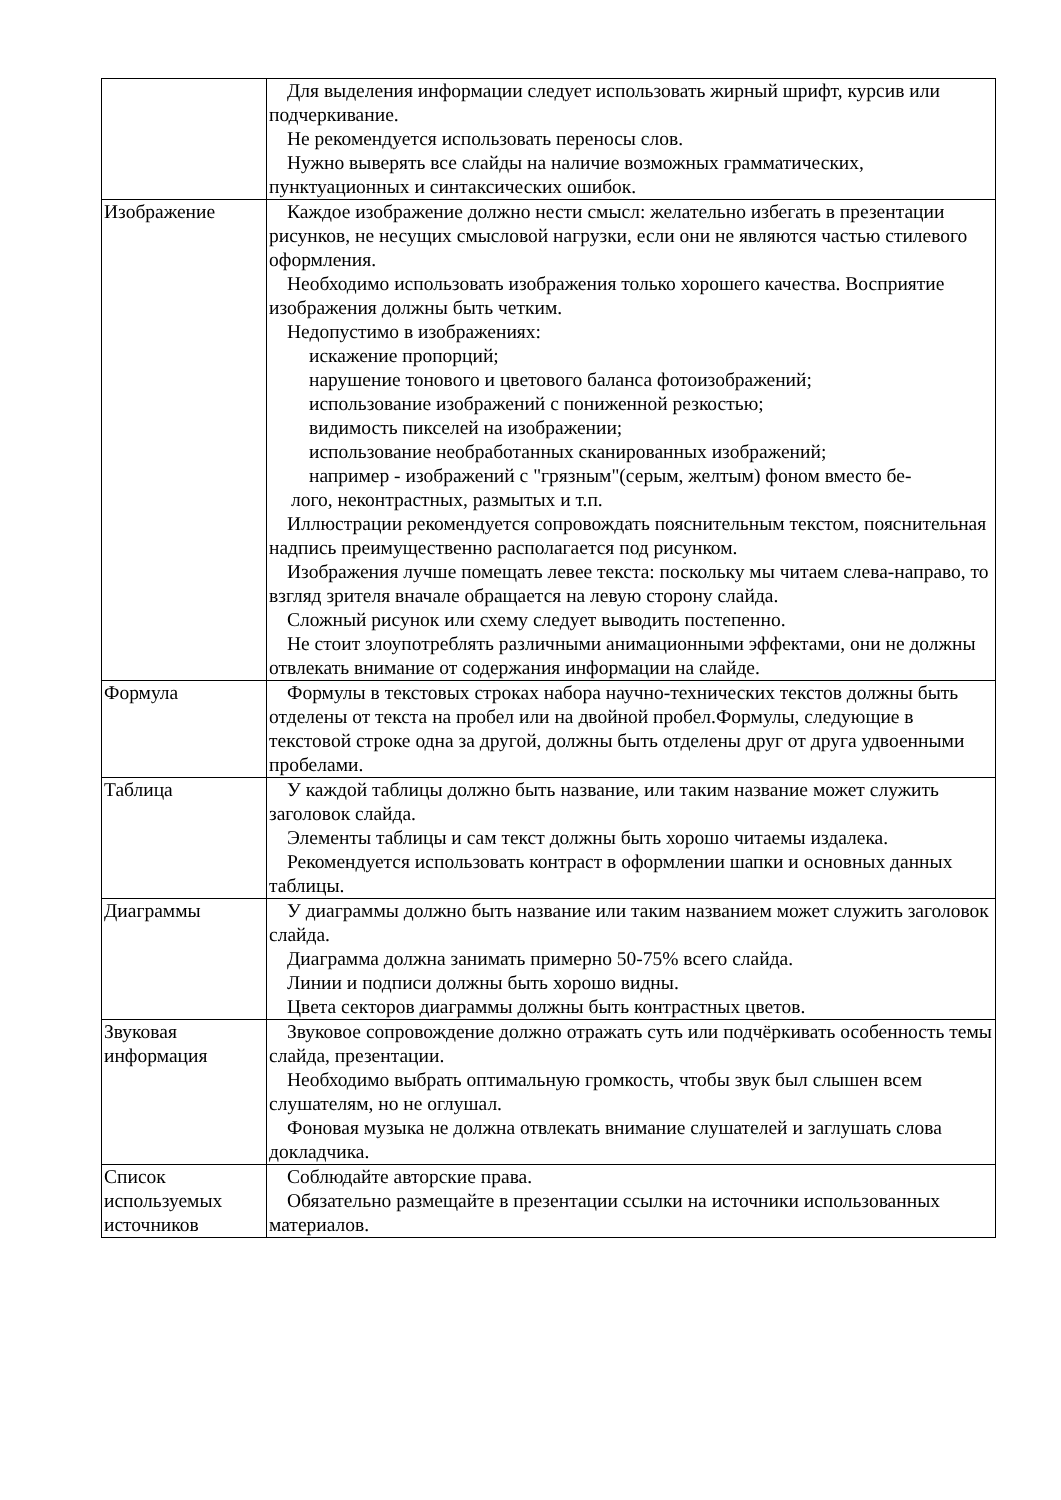| | Для выделения информации следует использовать жирный шрифт, курсив или подчеркивание. Не рекомендуется использовать переносы слов. Нужно выверять все слайды на наличие возможных грамматических, пунктуационных и синтаксических ошибок. |
| Изображение | Каждое изображение должно нести смысл: желательно избегать в презентации рисунков, не несущих смысловой нагрузки, если они не являются частью стилевого оформления. Необходимо использовать изображения только хорошего качества. Восприятие изображения должны быть четким. Недопустимо в изображениях: искажение пропорций; нарушение тонового и цветового баланса фотоизображений; использование изображений с пониженной резкостью; видимость пикселей на изображении; использование необработанных сканированных изображений; например - изображений с "грязным"(серым, желтым) фоном вместо бе- лого, неконтрастных, размытых и т.п. Иллюстрации рекомендуется сопровождать пояснительным текстом, пояснительная надпись преимущественно располагается под рисунком. Изображения лучше помещать левее текста: поскольку мы читаем слева-направо, то взгляд зрителя вначале обращается на левую сторону слайда. Сложный рисунок или схему следует выводить постепенно. Не стоит злоупотреблять различными анимационными эффектами, они не должны отвлекать внимание от содержания информации на слайде. |
| Формула | Формулы в текстовых строках набора научно-технических текстов должны быть отделены от текста на пробел или на двойной пробел.Формулы, следующие в текстовой строке одна за другой, должны быть отделены друг от друга удвоенными пробелами. |
| Таблица | У каждой таблицы должно быть название, или таким название может служить заголовок слайда. Элементы таблицы и сам текст должны быть хорошо читаемы издалека. Рекомендуется использовать контраст в оформлении шапки и основных данных таблицы. |
| Диаграммы | У диаграммы должно быть название или таким названием может служить заголовок слайда. Диаграмма должна занимать примерно 50-75% всего слайда. Линии и подписи должны быть хорошо видны. Цвета секторов диаграммы должны быть контрастных цветов. |
| Звуковая информация | Звуковое сопровождение должно отражать суть или подчёркивать особенность темы слайда, презентации. Необходимо выбрать оптимальную громкость, чтобы звук был слышен всем слушателям, но не оглушал. Фоновая музыка не должна отвлекать внимание слушателей и заглушать слова докладчика. |
| Список используемых источников | Соблюдайте авторские права. Обязательно размещайте в презентации ссылки на источники использованных материалов. |